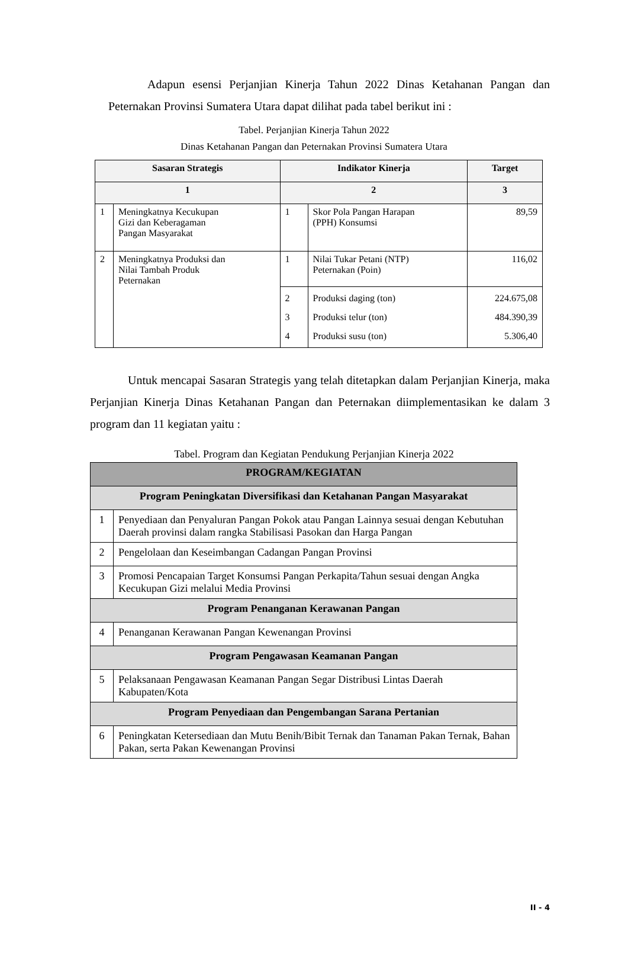Adapun esensi Perjanjian Kinerja Tahun 2022 Dinas Ketahanan Pangan dan Peternakan Provinsi Sumatera Utara dapat dilihat pada tabel berikut ini :
Tabel. Perjanjian Kinerja Tahun 2022
Dinas Ketahanan Pangan dan Peternakan Provinsi Sumatera Utara
| Sasaran Strategis | | Indikator Kinerja | | Target |
| --- | --- | --- | --- | --- |
| 1 | | 2 | | 3 |
| 1 | Meningkatnya Kecukupan Gizi dan Keberagaman Pangan Masyarakat | 1 | Skor Pola Pangan Harapan (PPH) Konsumsi | 89,59 |
| 2 | Meningkatnya Produksi dan Nilai Tambah Produk Peternakan | 1 | Nilai Tukar Petani (NTP) Peternakan (Poin) | 116,02 |
| | | 2 | Produksi daging (ton) | 224.675,08 |
| | | 3 | Produksi telur (ton) | 484.390,39 |
| | | 4 | Produksi susu (ton) | 5.306,40 |
Untuk mencapai Sasaran Strategis yang telah ditetapkan dalam Perjanjian Kinerja, maka Perjanjian Kinerja Dinas Ketahanan Pangan dan Peternakan diimplementasikan ke dalam 3 program dan 11 kegiatan yaitu :
Tabel. Program dan Kegiatan Pendukung Perjanjian Kinerja 2022
| PROGRAM/KEGIATAN | |
| Program Peningkatan Diversifikasi dan Ketahanan Pangan Masyarakat | |
| 1 | Penyediaan dan Penyaluran Pangan Pokok atau Pangan Lainnya sesuai dengan Kebutuhan Daerah provinsi dalam rangka Stabilisasi Pasokan dan Harga Pangan |
| 2 | Pengelolaan dan Keseimbangan Cadangan Pangan Provinsi |
| 3 | Promosi Pencapaian Target Konsumsi Pangan Perkapita/Tahun sesuai dengan Angka Kecukupan Gizi melalui Media Provinsi |
| Program Penanganan Kerawanan Pangan | |
| 4 | Penanganan Kerawanan Pangan Kewenangan Provinsi |
| Program Pengawasan Keamanan Pangan | |
| 5 | Pelaksanaan Pengawasan Keamanan Pangan Segar Distribusi Lintas Daerah Kabupaten/Kota |
| Program Penyediaan dan Pengembangan Sarana Pertanian | |
| 6 | Peningkatan Ketersediaan dan Mutu Benih/Bibit Ternak dan Tanaman Pakan Ternak, Bahan Pakan, serta Pakan Kewenangan Provinsi |
II - 4